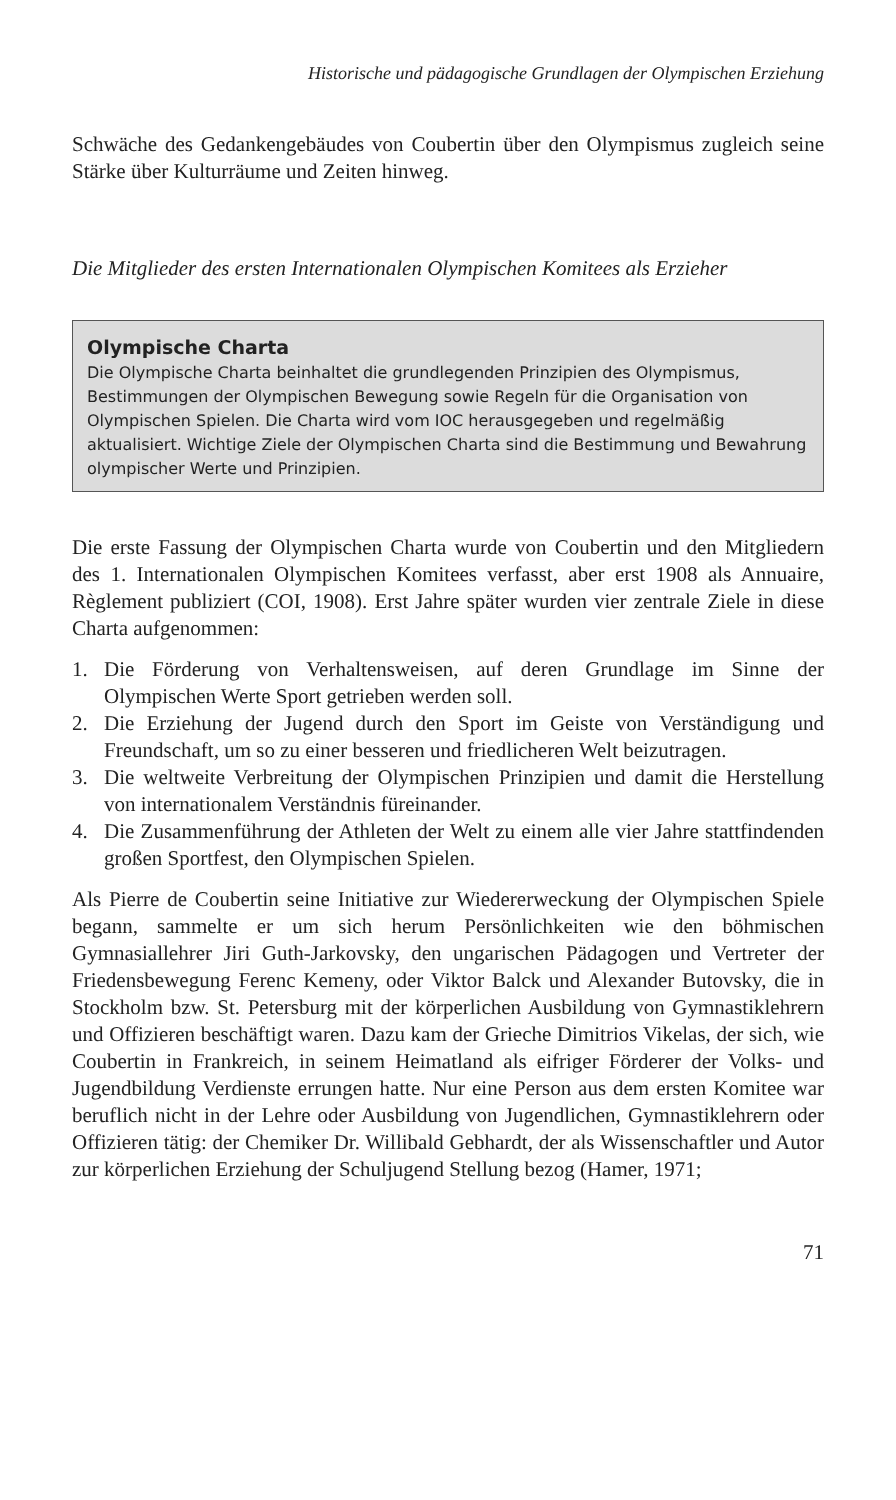Historische und pädagogische Grundlagen der Olympischen Erziehung
Schwäche des Gedankengebäudes von Coubertin über den Olympismus zugleich seine Stärke über Kulturräume und Zeiten hinweg.
Die Mitglieder des ersten Internationalen Olympischen Komitees als Erzieher
Olympische Charta
Die Olympische Charta beinhaltet die grundlegenden Prinzipien des Olympismus, Bestimmungen der Olympischen Bewegung sowie Regeln für die Organisation von Olympischen Spielen. Die Charta wird vom IOC herausgegeben und regelmäßig aktualisiert. Wichtige Ziele der Olympischen Charta sind die Bestimmung und Bewahrung olympischer Werte und Prinzipien.
Die erste Fassung der Olympischen Charta wurde von Coubertin und den Mitgliedern des 1. Internationalen Olympischen Komitees verfasst, aber erst 1908 als Annuaire, Règlement publiziert (COI, 1908). Erst Jahre später wurden vier zentrale Ziele in diese Charta aufgenommen:
1. Die Förderung von Verhaltensweisen, auf deren Grundlage im Sinne der Olympischen Werte Sport getrieben werden soll.
2. Die Erziehung der Jugend durch den Sport im Geiste von Verständigung und Freundschaft, um so zu einer besseren und friedlicheren Welt beizutragen.
3. Die weltweite Verbreitung der Olympischen Prinzipien und damit die Herstellung von internationalem Verständnis füreinander.
4. Die Zusammenführung der Athleten der Welt zu einem alle vier Jahre stattfindenden großen Sportfest, den Olympischen Spielen.
Als Pierre de Coubertin seine Initiative zur Wiedererweckung der Olympischen Spiele begann, sammelte er um sich herum Persönlichkeiten wie den böhmischen Gymnasiallehrer Jiri Guth-Jarkovsky, den ungarischen Pädagogen und Vertreter der Friedensbewegung Ferenc Kemeny, oder Viktor Balck und Alexander Butovsky, die in Stockholm bzw. St. Petersburg mit der körperlichen Ausbildung von Gymnastiklehrern und Offizieren beschäftigt waren. Dazu kam der Grieche Dimitrios Vikelas, der sich, wie Coubertin in Frankreich, in seinem Heimatland als eifriger Förderer der Volks- und Jugendbildung Verdienste errungen hatte. Nur eine Person aus dem ersten Komitee war beruflich nicht in der Lehre oder Ausbildung von Jugendlichen, Gymnastiklehrern oder Offizieren tätig: der Chemiker Dr. Willibald Gebhardt, der als Wissenschaftler und Autor zur körperlichen Erziehung der Schuljugend Stellung bezog (Hamer, 1971;
71